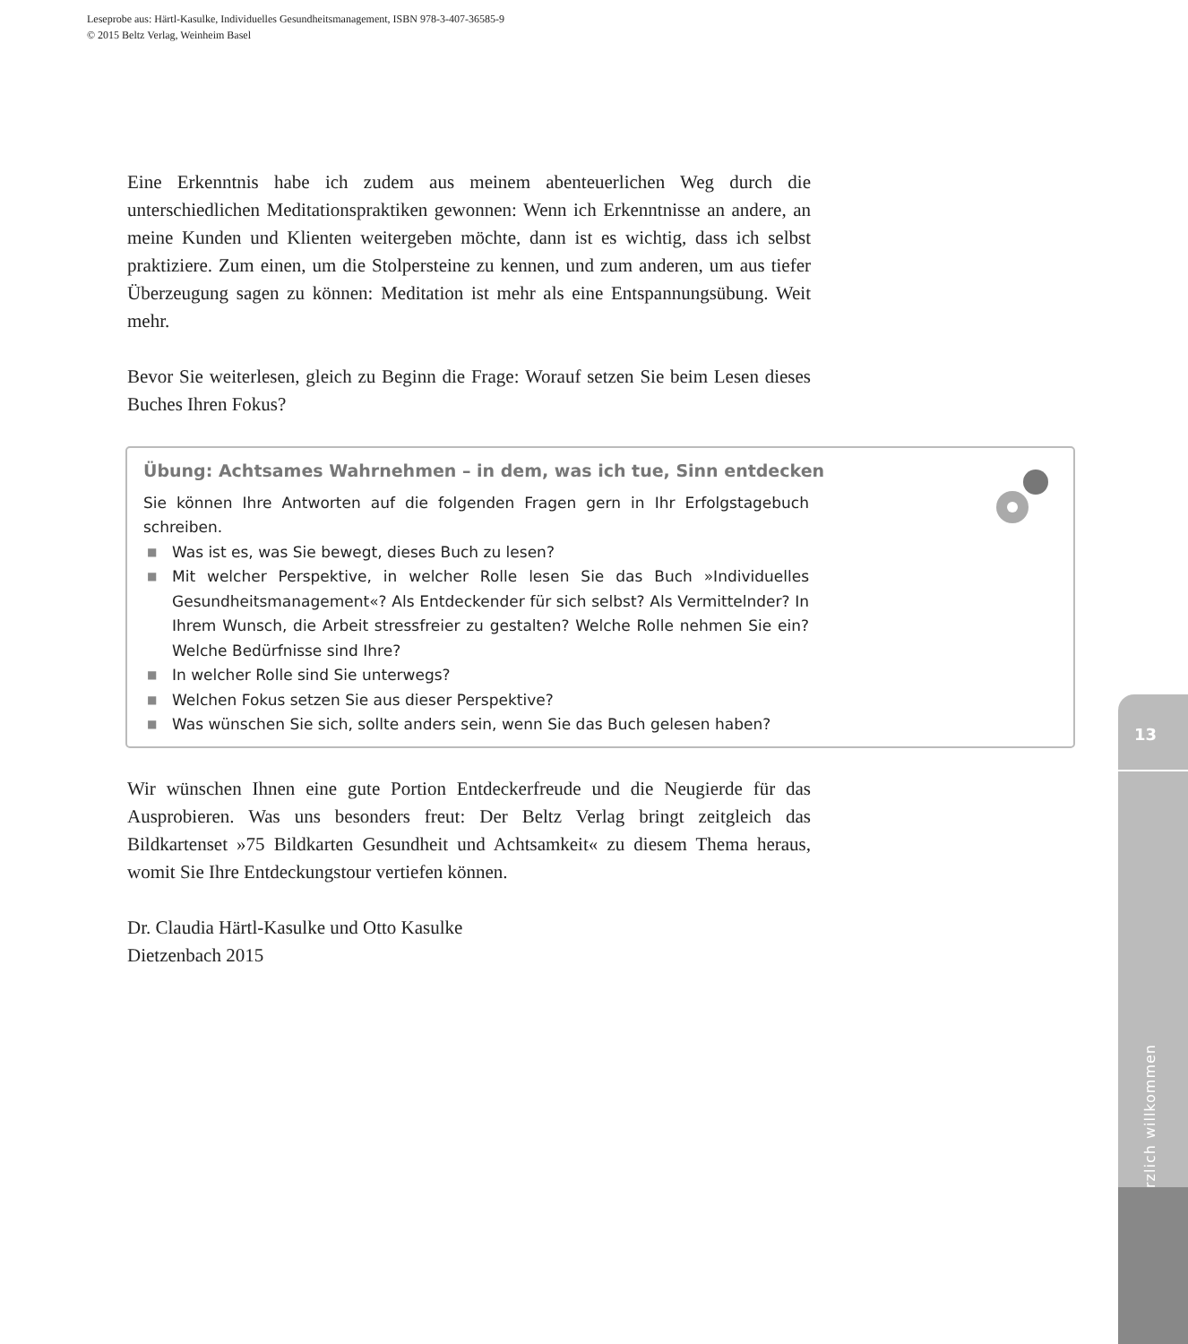Leseprobe aus: Härtl-Kasulke, Individuelles Gesundheitsmanagement, ISBN 978-3-407-36585-9
© 2015 Beltz Verlag, Weinheim Basel
Eine Erkenntnis habe ich zudem aus meinem abenteuerlichen Weg durch die unterschiedlichen Meditationspraktiken gewonnen: Wenn ich Erkenntnisse an andere, an meine Kunden und Klienten weitergeben möchte, dann ist es wichtig, dass ich selbst praktiziere. Zum einen, um die Stolpersteine zu kennen, und zum anderen, um aus tiefer Überzeugung sagen zu können: Meditation ist mehr als eine Entspannungsübung. Weit mehr.
Bevor Sie weiterlesen, gleich zu Beginn die Frage: Worauf setzen Sie beim Lesen dieses Buches Ihren Fokus?
Übung: Achtsames Wahrnehmen – in dem, was ich tue, Sinn entdecken
Sie können Ihre Antworten auf die folgenden Fragen gern in Ihr Erfolgstagebuch schreiben.
■ Was ist es, was Sie bewegt, dieses Buch zu lesen?
■ Mit welcher Perspektive, in welcher Rolle lesen Sie das Buch »Individuelles Gesundheitsmanagement«? Als Entdeckender für sich selbst? Als Vermittelnder? In Ihrem Wunsch, die Arbeit stressfreier zu gestalten? Welche Rolle nehmen Sie ein? Welche Bedürfnisse sind Ihre?
■ In welcher Rolle sind Sie unterwegs?
■ Welchen Fokus setzen Sie aus dieser Perspektive?
■ Was wünschen Sie sich, sollte anders sein, wenn Sie das Buch gelesen haben?
Wir wünschen Ihnen eine gute Portion Entdeckerfreude und die Neugierde für das Ausprobieren. Was uns besonders freut: Der Beltz Verlag bringt zeitgleich das Bildkartenset »75 Bildkarten Gesundheit und Achtsamkeit« zu diesem Thema heraus, womit Sie Ihre Entdeckungstour vertiefen können.
Dr. Claudia Härtl-Kasulke und Otto Kasulke
Dietzenbach 2015
13
Herzlich willkommen